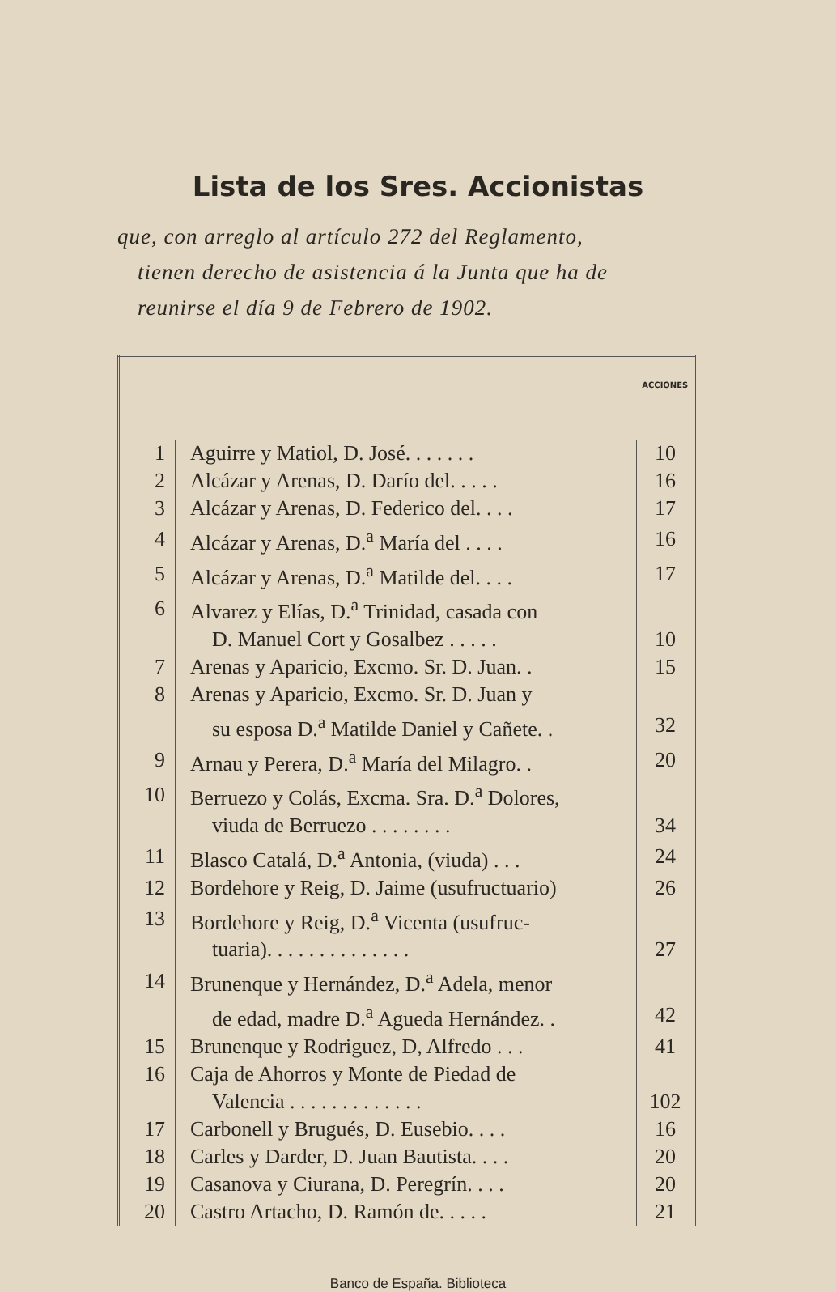Lista de los Sres. Accionistas
que, con arreglo al artículo 272 del Reglamento,
tienen derecho de asistencia á la Junta que ha de
reunirse el día 9 de Febrero de 1902.
| | | ACCIONES |
| --- | --- | --- |
| 1 | Aguirre y Matiol, D. José. . . . . . . | 10 |
| 2 | Alcázar y Arenas, D. Darío del. . . . . | 16 |
| 3 | Alcázar y Arenas, D. Federico del. . . . | 17 |
| 4 | Alcázar y Arenas, D.<sup>a</sup> María del . . . . | 16 |
| 5 | Alcázar y Arenas, D.<sup>a</sup> Matilde del. . . . | 17 |
| 6 | Alvarez y Elías, D.<sup>a</sup> Trinidad, casada con | |
| | D. Manuel Cort y Gosalbez . . . . . | 10 |
| 7 | Arenas y Aparicio, Excmo. Sr. D. Juan. . | 15 |
| 8 | Arenas y Aparicio, Excmo. Sr. D. Juan y | |
| | su esposa D.<sup>a</sup> Matilde Daniel y Cañete. . | 32 |
| 9 | Arnau y Perera, D.<sup>a</sup> María del Milagro. . | 20 |
| 10 | Berruezo y Colás, Excma. Sra. D.<sup>a</sup> Dolores, | |
| | viuda de Berruezo . . . . . . . . | 34 |
| 11 | Blasco Catalá, D.<sup>a</sup> Antonia, (viuda) . . . | 24 |
| 12 | Bordehore y Reig, D. Jaime (usufructuario) | 26 |
| 13 | Bordehore y Reig, D.<sup>a</sup> Vicenta (usufruc- | |
| | tuaria). . . . . . . . . . . . . . | 27 |
| 14 | Brunenque y Hernández, D.<sup>a</sup> Adela, menor | |
| | de edad, madre D.<sup>a</sup> Agueda Hernández. . | 42 |
| 15 | Brunenque y Rodriguez, D, Alfredo . . . | 41 |
| 16 | Caja de Ahorros y Monte de Piedad de | |
| | Valencia . . . . . . . . . . . . . | 102 |
| 17 | Carbonell y Brugués, D. Eusebio. . . . | 16 |
| 18 | Carles y Darder, D. Juan Bautista. . . . | 20 |
| 19 | Casanova y Ciurana, D. Peregrín. . . . | 20 |
| 20 | Castro Artacho, D. Ramón de. . . . . | 21 |
Banco de España. Biblioteca